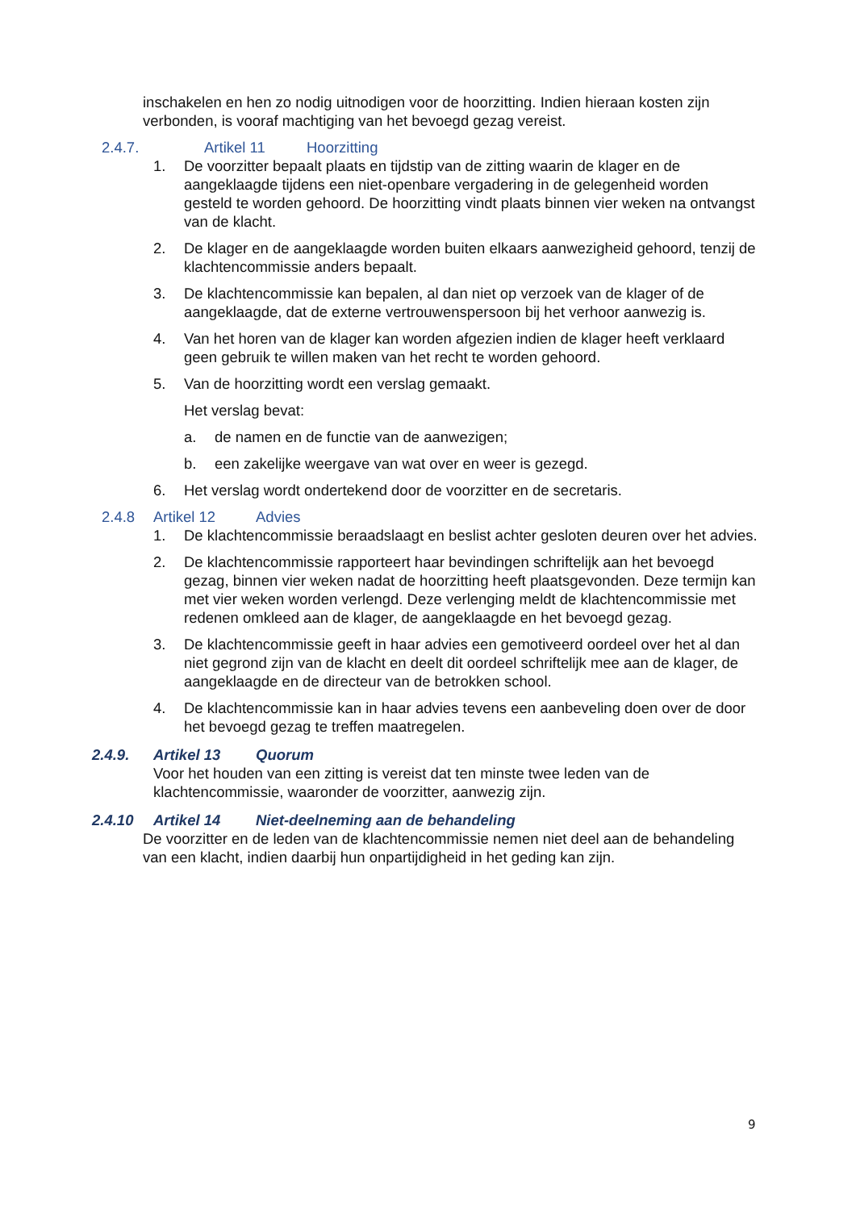inschakelen en hen zo nodig uitnodigen voor de hoorzitting. Indien hieraan kosten zijn verbonden, is vooraf machtiging van het bevoegd gezag vereist.
2.4.7. Artikel 11 Hoorzitting
1. De voorzitter bepaalt plaats en tijdstip van de zitting waarin de klager en de aangeklaagde tijdens een niet-openbare vergadering in de gelegenheid worden gesteld te worden gehoord. De hoorzitting vindt plaats binnen vier weken na ontvangst van de klacht.
2. De klager en de aangeklaagde worden buiten elkaars aanwezigheid gehoord, tenzij de klachtencommissie anders bepaalt.
3. De klachtencommissie kan bepalen, al dan niet op verzoek van de klager of de aangeklaagde, dat de externe vertrouwenspersoon bij het verhoor aanwezig is.
4. Van het horen van de klager kan worden afgezien indien de klager heeft verklaard geen gebruik te willen maken van het recht te worden gehoord.
5. Van de hoorzitting wordt een verslag gemaakt.
Het verslag bevat:
a. de namen en de functie van de aanwezigen;
b. een zakelijke weergave van wat over en weer is gezegd.
6. Het verslag wordt ondertekend door de voorzitter en de secretaris.
2.4.8 Artikel 12 Advies
1. De klachtencommissie beraadslaagt en beslist achter gesloten deuren over het advies.
2. De klachtencommissie rapporteert haar bevindingen schriftelijk aan het bevoegd gezag, binnen vier weken nadat de hoorzitting heeft plaatsgevonden. Deze termijn kan met vier weken worden verlengd. Deze verlenging meldt de klachtencommissie met redenen omkleed aan de klager, de aangeklaagde en het bevoegd gezag.
3. De klachtencommissie geeft in haar advies een gemotiveerd oordeel over het al dan niet gegrond zijn van de klacht en deelt dit oordeel schriftelijk mee aan de klager, de aangeklaagde en de directeur van de betrokken school.
4. De klachtencommissie kan in haar advies tevens een aanbeveling doen over de door het bevoegd gezag te treffen maatregelen.
2.4.9. Artikel 13 Quorum
Voor het houden van een zitting is vereist dat ten minste twee leden van de klachtencommissie, waaronder de voorzitter, aanwezig zijn.
2.4.10 Artikel 14 Niet-deelneming aan de behandeling
De voorzitter en de leden van de klachtencommissie nemen niet deel aan de behandeling van een klacht, indien daarbij hun onpartijdigheid in het geding kan zijn.
9